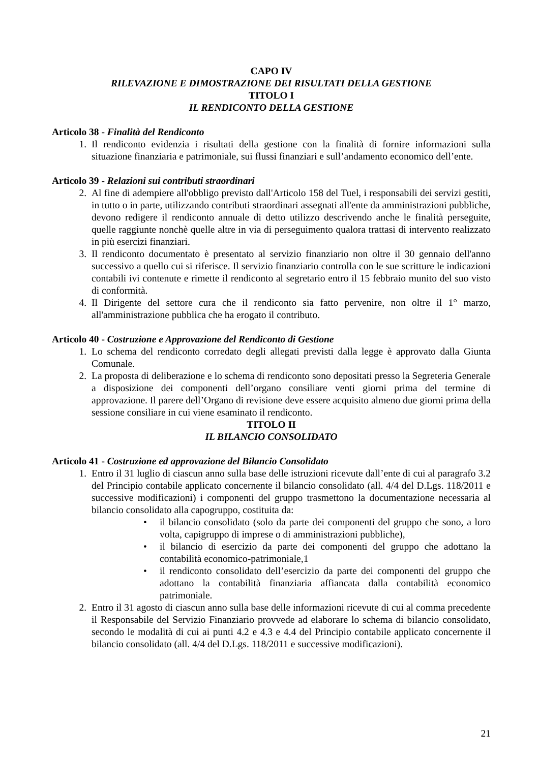CAPO IV
RILEVAZIONE E DIMOSTRAZIONE DEI RISULTATI DELLA GESTIONE
TITOLO I
IL RENDICONTO DELLA GESTIONE
Articolo 38 - Finalità del Rendiconto
1. Il rendiconto evidenzia i risultati della gestione con la finalità di fornire informazioni sulla situazione finanziaria e patrimoniale, sui flussi finanziari e sull’andamento economico dell’ente.
Articolo 39 - Relazioni sui contributi straordinari
2. Al fine di adempiere all'obbligo previsto dall'Articolo 158 del Tuel, i responsabili dei servizi gestiti, in tutto o in parte, utilizzando contributi straordinari assegnati all'ente da amministrazioni pubbliche, devono redigere il rendiconto annuale di detto utilizzo descrivendo anche le finalità perseguite, quelle raggiunte nonchè quelle altre in via di perseguimento qualora trattasi di intervento realizzato in più esercizi finanziari.
3. Il rendiconto documentato è presentato al servizio finanziario non oltre il 30 gennaio dell'anno successivo a quello cui si riferisce. Il servizio finanziario controlla con le sue scritture le indicazioni contabili ivi contenute e rimette il rendiconto al segretario entro il 15 febbraio munito del suo visto di conformità.
4. Il Dirigente del settore cura che il rendiconto sia fatto pervenire, non oltre il 1° marzo, all'amministrazione pubblica che ha erogato il contributo.
Articolo 40 - Costruzione e Approvazione del Rendiconto di Gestione
1. Lo schema del rendiconto corredato degli allegati previsti dalla legge è approvato dalla Giunta Comunale.
2. La proposta di deliberazione e lo schema di rendiconto sono depositati presso la Segreteria Generale a disposizione dei componenti dell’organo consiliare venti giorni prima del termine di approvazione. Il parere dell’Organo di revisione deve essere acquisito almeno due giorni prima della sessione consiliare in cui viene esaminato il rendiconto.
TITOLO II
IL BILANCIO CONSOLIDATO
Articolo 41 - Costruzione ed approvazione del Bilancio Consolidato
1. Entro il 31 luglio di ciascun anno sulla base delle istruzioni ricevute dall’ente di cui al paragrafo 3.2 del Principio contabile applicato concernente il bilancio consolidato (all. 4/4 del D.Lgs. 118/2011 e successive modificazioni) i componenti del gruppo trasmettono la documentazione necessaria al bilancio consolidato alla capogruppo, costituita da:
• il bilancio consolidato (solo da parte dei componenti del gruppo che sono, a loro volta, capigruppo di imprese o di amministrazioni pubbliche),
• il bilancio di esercizio da parte dei componenti del gruppo che adottano la contabilità economico-patrimoniale,1
• il rendiconto consolidato dell’esercizio da parte dei componenti del gruppo che adottano la contabilità finanziaria affiancata dalla contabilità economico patrimoniale.
2. Entro il 31 agosto di ciascun anno sulla base delle informazioni ricevute di cui al comma precedente il Responsabile del Servizio Finanziario provvede ad elaborare lo schema di bilancio consolidato, secondo le modalità di cui ai punti 4.2 e 4.3 e 4.4 del Principio contabile applicato concernente il bilancio consolidato (all. 4/4 del D.Lgs. 118/2011 e successive modificazioni).
21